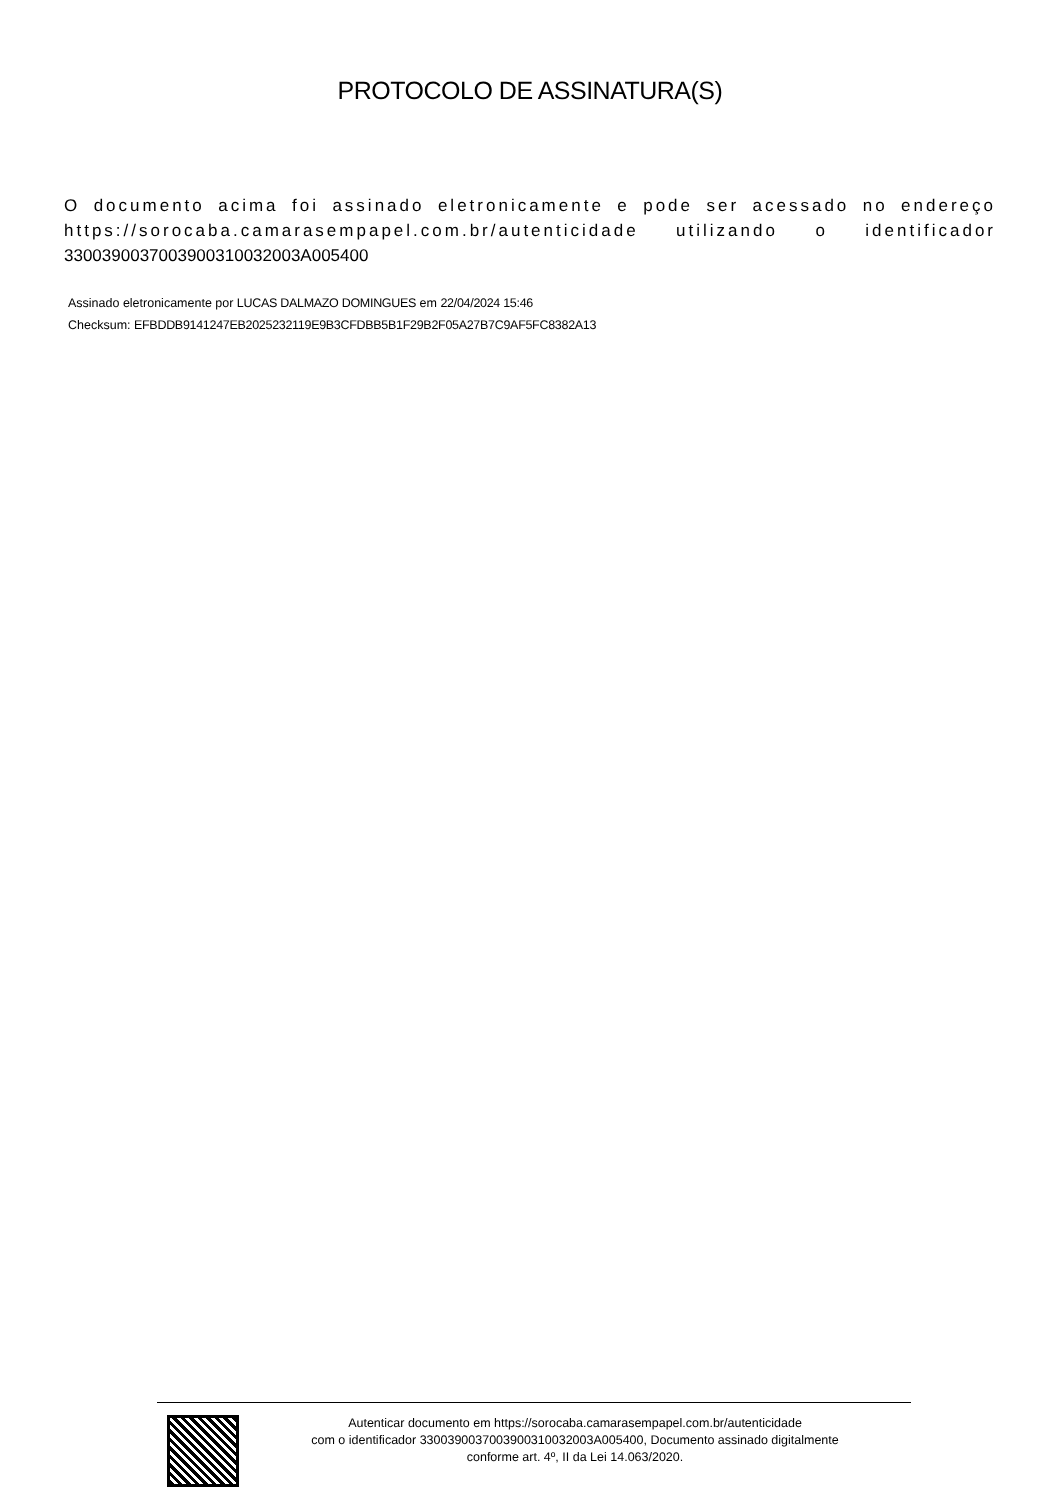PROTOCOLO DE ASSINATURA(S)
O documento acima foi assinado eletronicamente e pode ser acessado no endereço https://sorocaba.camarasempapel.com.br/autenticidade utilizando o identificador 330039003700390031003200​3A005400
Assinado eletronicamente por LUCAS DALMAZO DOMINGUES em 22/04/2024 15:46
Checksum: EFBDDB9141247EB2025232119E9B3CFDBB5B1F29B2F05A27B7C9AF5FC8382A13
Autenticar documento em https://sorocaba.camarasempapel.com.br/autenticidade
com o identificador 3300390037003900310032003A005400, Documento assinado digitalmente
conforme art. 4º, II da Lei 14.063/2020.